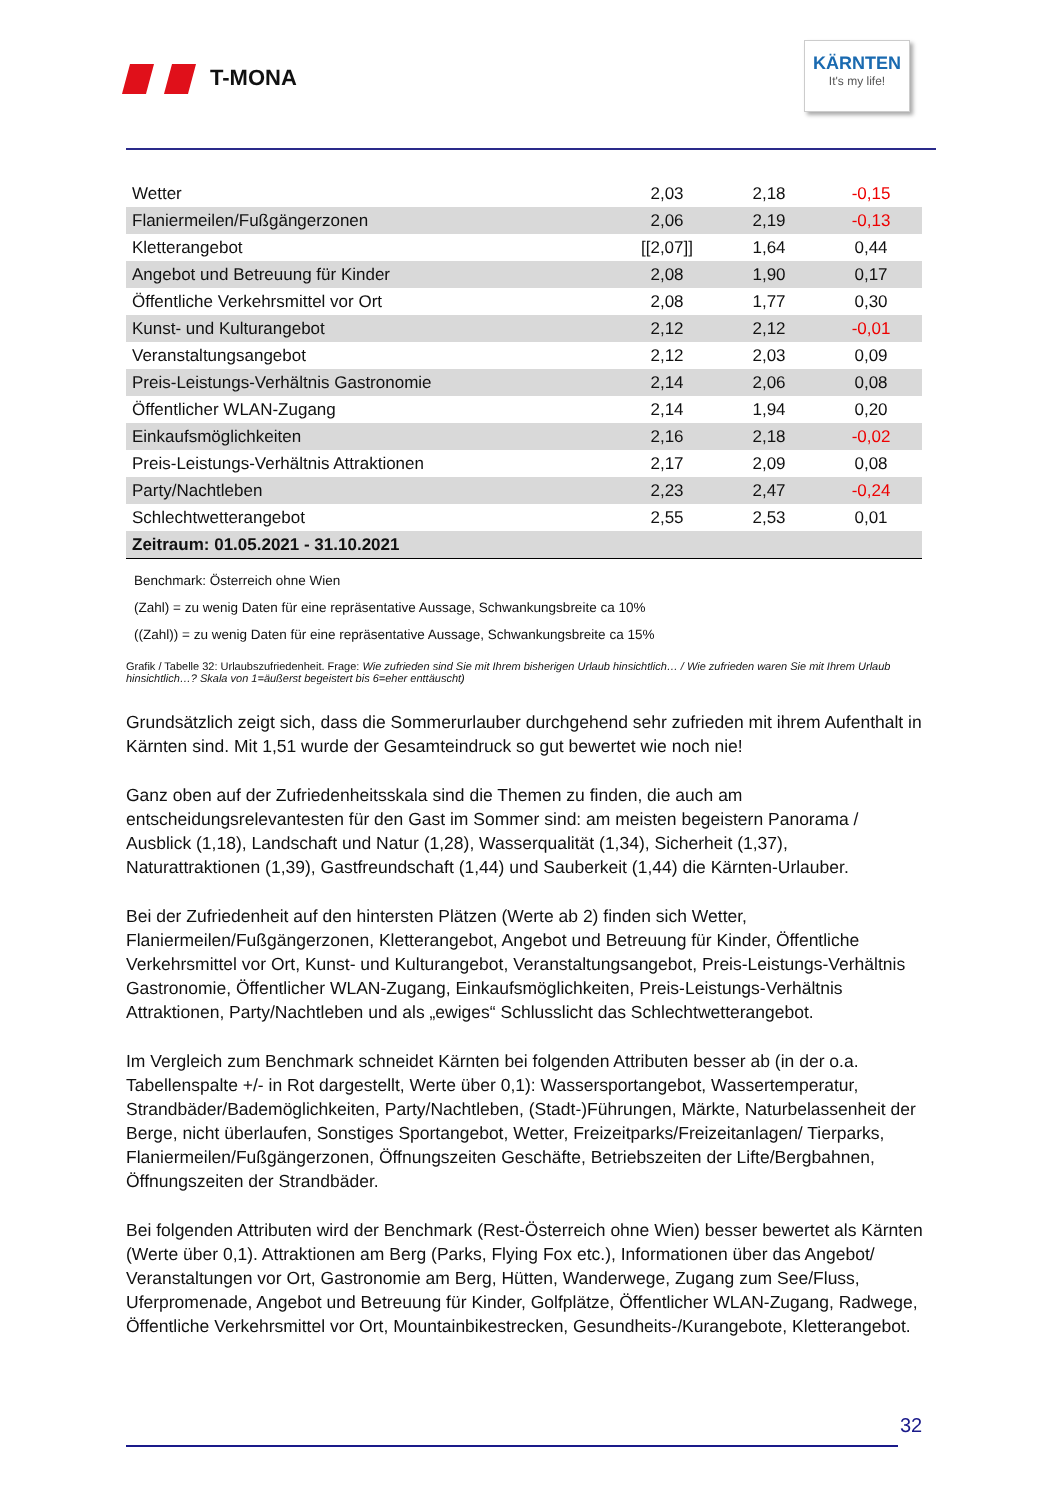T-MONA
KÄRNTEN
It's my life!
| Wetter | 2,03 | 2,18 | -0,15 |
| Flaniermeilen/Fußgängerzonen | 2,06 | 2,19 | -0,13 |
| Kletterangebot | [[2,07]] | 1,64 | 0,44 |
| Angebot und Betreuung für Kinder | 2,08 | 1,90 | 0,17 |
| Öffentliche Verkehrsmittel vor Ort | 2,08 | 1,77 | 0,30 |
| Kunst- und Kulturangebot | 2,12 | 2,12 | -0,01 |
| Veranstaltungsangebot | 2,12 | 2,03 | 0,09 |
| Preis-Leistungs-Verhältnis Gastronomie | 2,14 | 2,06 | 0,08 |
| Öffentlicher WLAN-Zugang | 2,14 | 1,94 | 0,20 |
| Einkaufsmöglichkeiten | 2,16 | 2,18 | -0,02 |
| Preis-Leistungs-Verhältnis Attraktionen | 2,17 | 2,09 | 0,08 |
| Party/Nachtleben | 2,23 | 2,47 | -0,24 |
| Schlechtwetterangebot | 2,55 | 2,53 | 0,01 |
| Zeitraum: 01.05.2021 - 31.10.2021 | | | |
Benchmark: Österreich ohne Wien
(Zahl) = zu wenig Daten für eine repräsentative Aussage, Schwankungsbreite ca 10%
((Zahl)) = zu wenig Daten für eine repräsentative Aussage, Schwankungsbreite ca 15%
Grafik / Tabelle 32: Urlaubszufriedenheit. Frage: Wie zufrieden sind Sie mit Ihrem bisherigen Urlaub hinsichtlich… / Wie zufrieden waren Sie mit Ihrem Urlaub hinsichtlich…? Skala von 1=äußerst begeistert bis 6=eher enttäuscht)
Grundsätzlich zeigt sich, dass die Sommerurlauber durchgehend sehr zufrieden mit ihrem Aufenthalt in Kärnten sind. Mit 1,51 wurde der Gesamteindruck so gut bewertet wie noch nie!
Ganz oben auf der Zufriedenheitsskala sind die Themen zu finden, die auch am entscheidungsrelevantesten für den Gast im Sommer sind: am meisten begeistern Panorama / Ausblick (1,18), Landschaft und Natur (1,28), Wasserqualität (1,34), Sicherheit (1,37), Naturattraktionen (1,39), Gastfreundschaft (1,44) und Sauberkeit (1,44) die Kärnten-Urlauber.
Bei der Zufriedenheit auf den hintersten Plätzen (Werte ab 2) finden sich Wetter, Flaniermeilen/Fußgängerzonen, Kletterangebot, Angebot und Betreuung für Kinder, Öffentliche Verkehrsmittel vor Ort, Kunst- und Kulturangebot, Veranstaltungsangebot, Preis-Leistungs-Verhältnis Gastronomie, Öffentlicher WLAN-Zugang, Einkaufsmöglichkeiten, Preis-Leistungs-Verhältnis Attraktionen, Party/Nachtleben und als „ewiges“ Schlusslicht das Schlechtwetterangebot.
Im Vergleich zum Benchmark schneidet Kärnten bei folgenden Attributen besser ab (in der o.a. Tabellenspalte +/- in Rot dargestellt, Werte über 0,1): Wassersportangebot, Wassertemperatur, Strandbäder/Bademöglichkeiten, Party/Nachtleben, (Stadt-)Führungen, Märkte, Naturbelassenheit der Berge, nicht überlaufen, Sonstiges Sportangebot, Wetter, Freizeitparks/Freizeitanlagen/ Tierparks, Flaniermeilen/Fußgängerzonen, Öffnungszeiten Geschäfte, Betriebszeiten der Lifte/Bergbahnen, Öffnungszeiten der Strandbäder.
Bei folgenden Attributen wird der Benchmark (Rest-Österreich ohne Wien) besser bewertet als Kärnten (Werte über 0,1). Attraktionen am Berg (Parks, Flying Fox etc.), Informationen über das Angebot/ Veranstaltungen vor Ort, Gastronomie am Berg, Hütten, Wanderwege, Zugang zum See/Fluss, Uferpromenade, Angebot und Betreuung für Kinder, Golfplätze, Öffentlicher WLAN-Zugang, Radwege, Öffentliche Verkehrsmittel vor Ort, Mountainbikestrecken, Gesundheits-/Kurangebote, Kletterangebot.
32